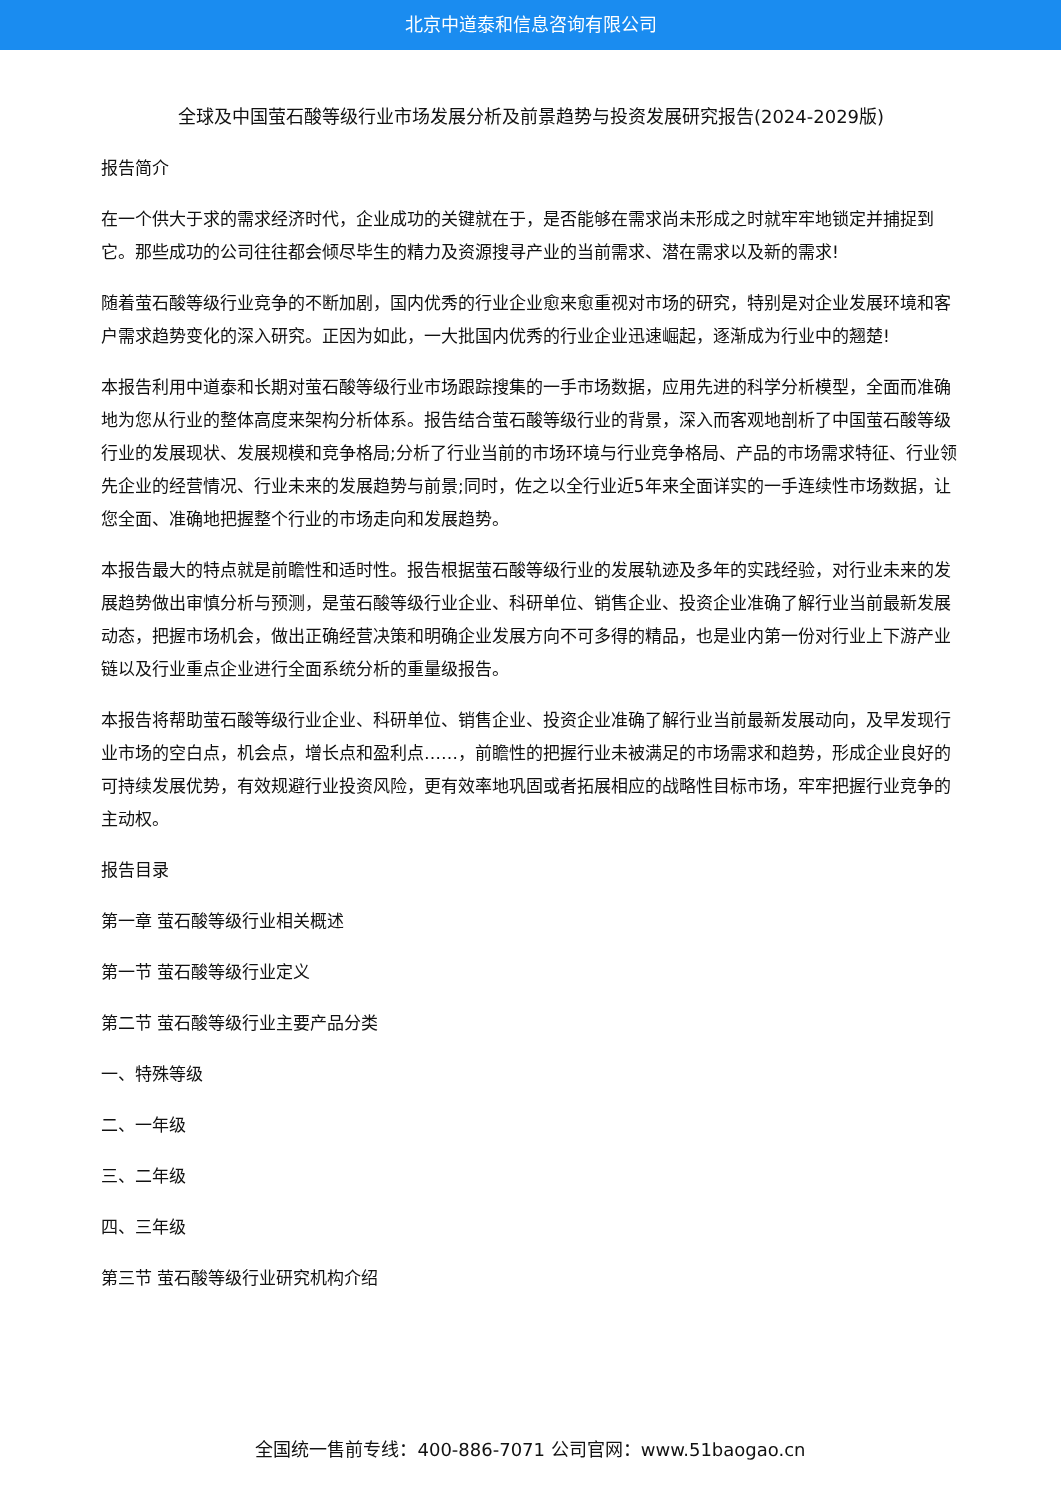北京中道泰和信息咨询有限公司
全球及中国萤石酸等级行业市场发展分析及前景趋势与投资发展研究报告(2024-2029版)
报告简介
在一个供大于求的需求经济时代，企业成功的关键就在于，是否能够在需求尚未形成之时就牢牢地锁定并捕捉到它。那些成功的公司往往都会倾尽毕生的精力及资源搜寻产业的当前需求、潜在需求以及新的需求!
随着萤石酸等级行业竞争的不断加剧，国内优秀的行业企业愈来愈重视对市场的研究，特别是对企业发展环境和客户需求趋势变化的深入研究。正因为如此，一大批国内优秀的行业企业迅速崛起，逐渐成为行业中的翘楚!
本报告利用中道泰和长期对萤石酸等级行业市场跟踪搜集的一手市场数据，应用先进的科学分析模型，全面而准确地为您从行业的整体高度来架构分析体系。报告结合萤石酸等级行业的背景，深入而客观地剖析了中国萤石酸等级行业的发展现状、发展规模和竞争格局;分析了行业当前的市场环境与行业竞争格局、产品的市场需求特征、行业领先企业的经营情况、行业未来的发展趋势与前景;同时，佐之以全行业近5年来全面详实的一手连续性市场数据，让您全面、准确地把握整个行业的市场走向和发展趋势。
本报告最大的特点就是前瞻性和适时性。报告根据萤石酸等级行业的发展轨迹及多年的实践经验，对行业未来的发展趋势做出审慎分析与预测，是萤石酸等级行业企业、科研单位、销售企业、投资企业准确了解行业当前最新发展动态，把握市场机会，做出正确经营决策和明确企业发展方向不可多得的精品，也是业内第一份对行业上下游产业链以及行业重点企业进行全面系统分析的重量级报告。
本报告将帮助萤石酸等级行业企业、科研单位、销售企业、投资企业准确了解行业当前最新发展动向，及早发现行业市场的空白点，机会点，增长点和盈利点……，前瞻性的把握行业未被满足的市场需求和趋势，形成企业良好的可持续发展优势，有效规避行业投资风险，更有效率地巩固或者拓展相应的战略性目标市场，牢牢把握行业竞争的主动权。
报告目录
第一章 萤石酸等级行业相关概述
第一节 萤石酸等级行业定义
第二节 萤石酸等级行业主要产品分类
一、特殊等级
二、一年级
三、二年级
四、三年级
第三节 萤石酸等级行业研究机构介绍
全国统一售前专线：400-886-7071 公司官网：www.51baogao.cn